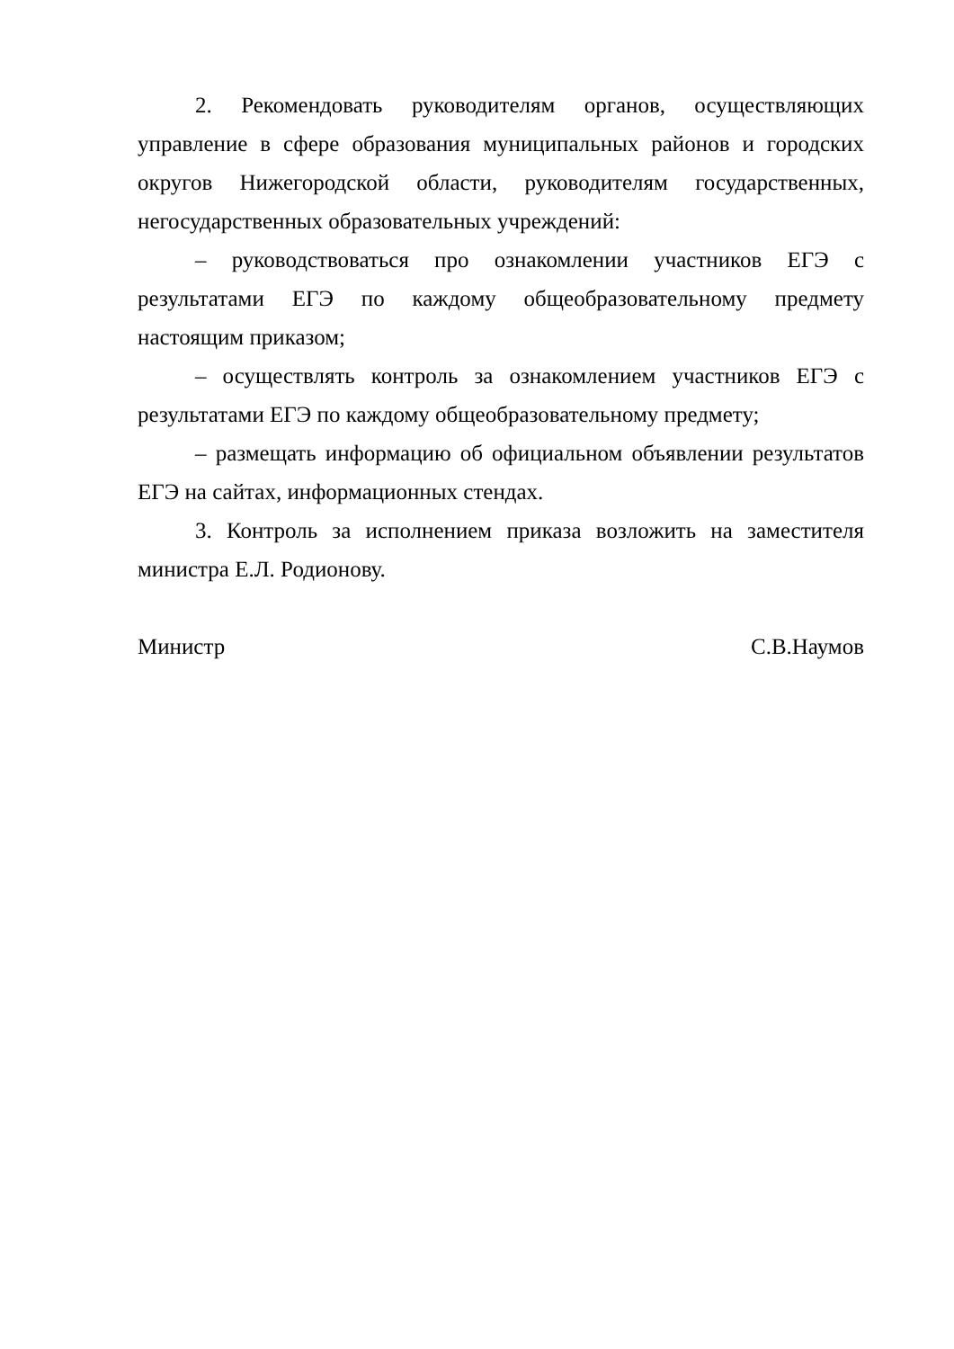2. Рекомендовать руководителям органов, осуществляющих управление в сфере образования муниципальных районов и городских округов Нижегородской области, руководителям государственных, негосударственных образовательных учреждений:
– руководствоваться про ознакомлении участников ЕГЭ с результатами ЕГЭ по каждому общеобразовательному предмету настоящим приказом;
– осуществлять контроль за ознакомлением участников ЕГЭ с результатами ЕГЭ по каждому общеобразовательному предмету;
– размещать информацию об официальном объявлении результатов ЕГЭ на сайтах, информационных стендах.
3. Контроль за исполнением приказа возложить на заместителя министра Е.Л. Родионову.
Министр С.В.Наумов